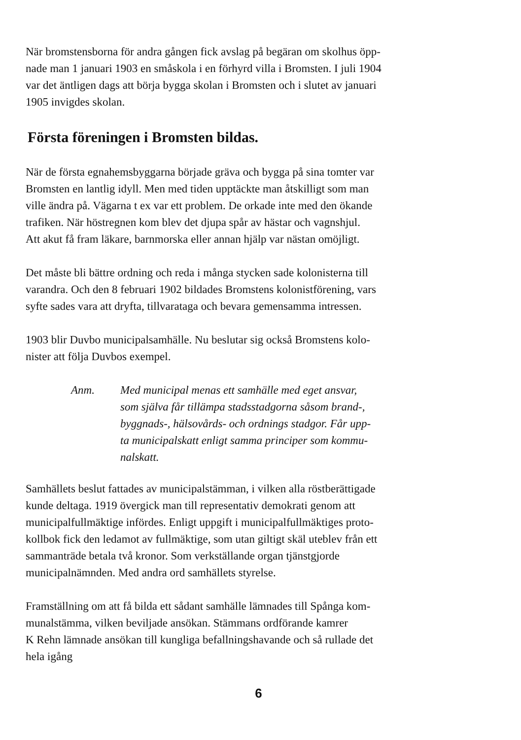När bromstensborna för andra gången fick avslag på begäran om skolhus öpp-
nade man 1 januari 1903 en småskola i en förhyrd villa i Bromsten. I juli 1904
var det äntligen dags att börja bygga skolan i Bromsten och i slutet av januari
1905 invigdes skolan.
Första föreningen i Bromsten bildas.
När de första egnahemsbyggarna började gräva och bygga på sina tomter var
Bromsten en lantlig idyll. Men med tiden upptäckte man åtskilligt som man
ville ändra på. Vägarna t ex var ett problem. De orkade inte med den ökande
trafiken. När höstregnen kom blev det djupa spår av hästar och vagnshjul.
Att akut få fram läkare, barnmorska eller annan hjälp var nästan omöjligt.
Det måste bli bättre ordning och reda i många stycken sade kolonisterna till
varandra. Och den 8 februari 1902 bildades Bromstens kolonistförening, vars
syfte sades vara att dryfta, tillvarataga och bevara gemensamma intressen.
1903 blir Duvbo municipalsamhälle. Nu beslutar sig också Bromstens kolo-
nister att följa Duvbos exempel.
Anm. Med municipal menas ett samhälle med eget ansvar,
som själva får tillämpa stadsstadgorna såsom brand-,
byggnads-, hälsovårds- och ordnings stadgor. Får upp-
ta municipalskatt enligt samma principer som kommu-
nalskatt.
Samhällets beslut fattades av municipalstämman, i vilken alla röstberättigade
kunde deltaga. 1919 övergick man till representativ demokrati genom att
municipalfullmäktige infördes. Enligt uppgift i municipalfullmäktiges proto-
kollbok fick den ledamot av fullmäktige, som utan giltigt skäl uteblev från ett
sammanträde betala två kronor. Som verkställande organ tjänstgjorde
municipalnämnden. Med andra ord samhällets styrelse.
Framställning om att få bilda ett sådant samhälle lämnades till Spånga kom-
munalstämma, vilken beviljade ansökan. Stämmans ordförande kamrer
K Rehn lämnade ansökan till kungliga befallningshavande och så rullade det
hela igång
6